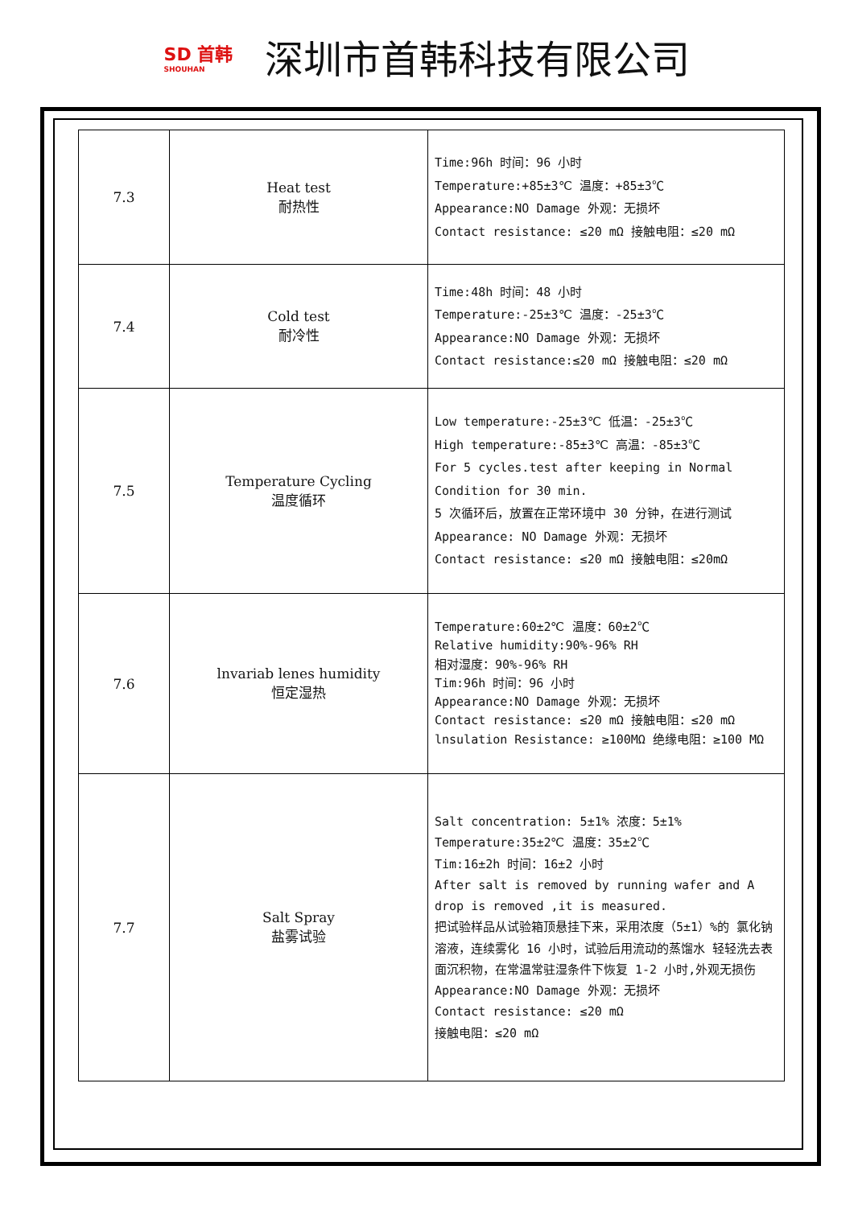SD 首韩
SHOUHAN
深圳市首韩科技有限公司
| 7.3 | Heat test 耐热性 | Time:96h 时间：96 小时 Temperature:+85±3℃ 温度：+85±3℃ Appearance:NO Damage 外观：无损坏 Contact resistance: ≤20 mΩ 接触电阻：≤20 mΩ |
| 7.4 | Cold test 耐冷性 | Time:48h 时间：48 小时 Temperature:-25±3℃ 温度：-25±3℃ Appearance:NO Damage 外观：无损坏 Contact resistance:≤20 mΩ 接触电阻：≤20 mΩ |
| 7.5 | Temperature Cycling 温度循环 | Low temperature:-25±3℃ 低温：-25±3℃ High temperature:-85±3℃ 高温：-85±3℃ For 5 cycles.test after keeping in Normal Condition for 30 min. 5 次循环后，放置在正常环境中 30 分钟，在进行测试 Appearance: NO Damage 外观：无损坏 Contact resistance: ≤20 mΩ 接触电阻：≤20mΩ |
| 7.6 | lnvariab lenes humidity 恒定湿热 | Temperature:60±2℃ 温度：60±2℃ Relative humidity:90%-96% RH 相对湿度：90%-96% RH Tim:96h 时间：96 小时 Appearance:NO Damage 外观：无损坏 Contact resistance: ≤20 mΩ 接触电阻：≤20 mΩ lnsulation Resistance: ≥100MΩ 绝缘电阻：≥100 MΩ |
| 7.7 | Salt Spray 盐雾试验 | Salt concentration: 5±1% 浓度：5±1% Temperature:35±2℃ 温度：35±2℃ Tim:16±2h 时间：16±2 小时 After salt is removed by running wafer and A drop is removed ,it is measured. 把试验样品从试验箱顶悬挂下来，采用浓度（5±1）%的 氯化钠溶液，连续雾化 16 小时，试验后用流动的蒸馏水 轻轻洗去表面沉积物，在常温常驻湿条件下恢复 1-2 小时,外观无损伤 Appearance:NO Damage 外观：无损坏 Contact resistance: ≤20 mΩ 接触电阻：≤20 mΩ |